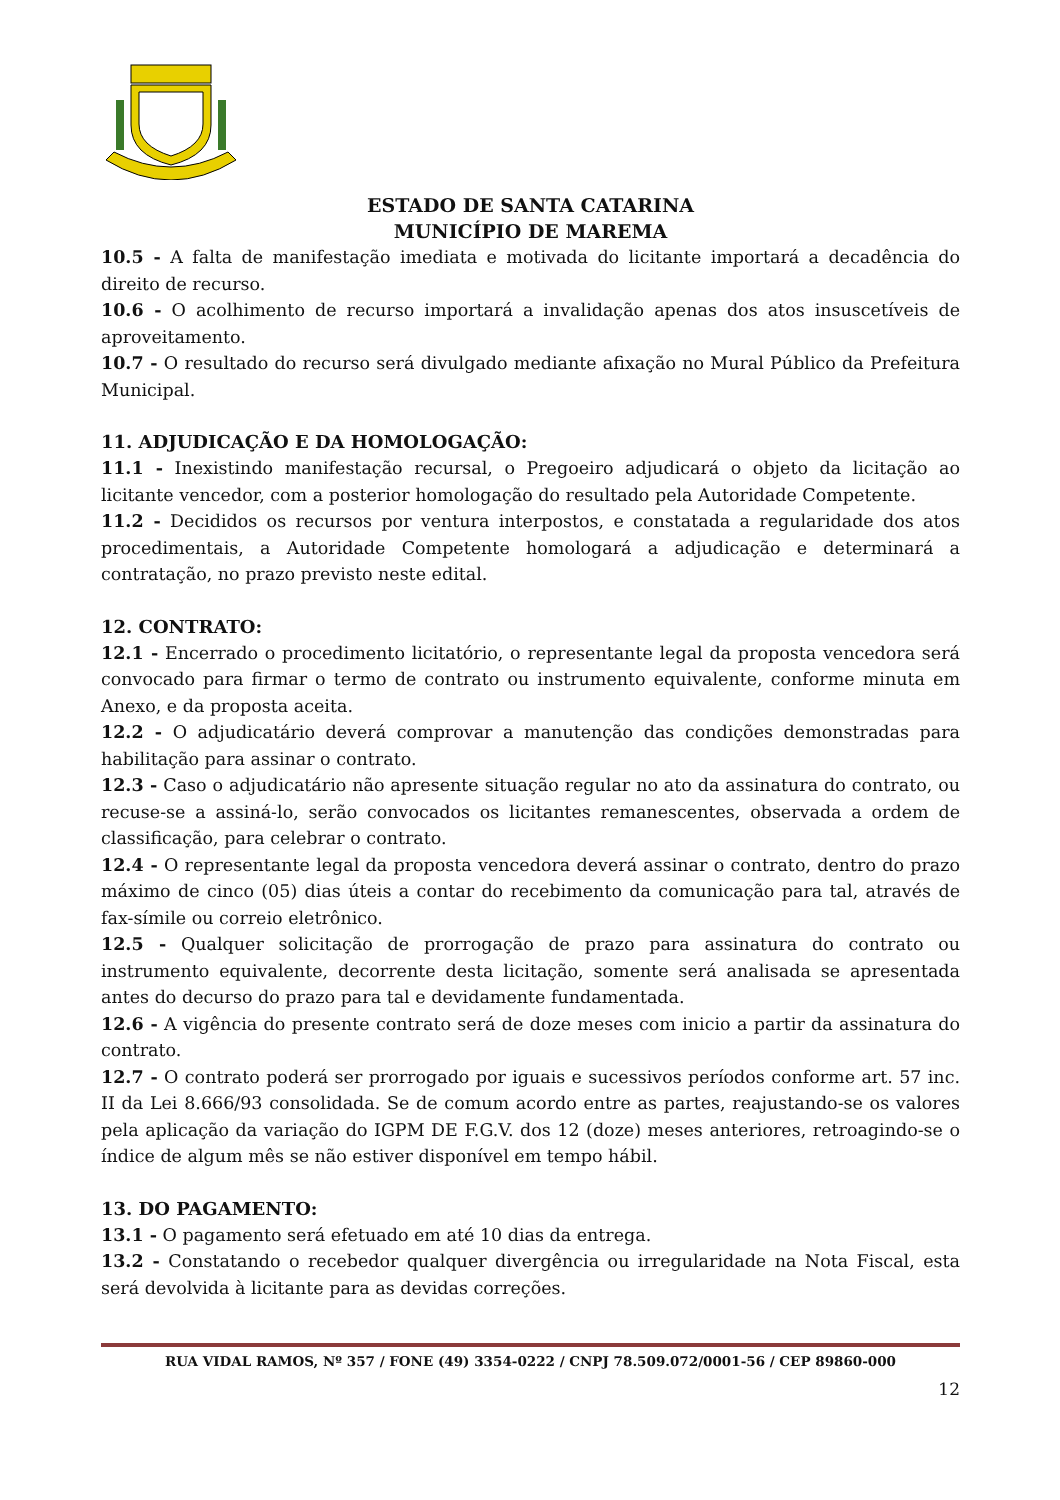ESTADO DE SANTA CATARINA
MUNICÍPIO DE MAREMA
10.5 - A falta de manifestação imediata e motivada do licitante importará a decadência do direito de recurso.
10.6 - O acolhimento de recurso importará a invalidação apenas dos atos insuscetíveis de aproveitamento.
10.7 - O resultado do recurso será divulgado mediante afixação no Mural Público da Prefeitura Municipal.
11. ADJUDICAÇÃO E DA HOMOLOGAÇÃO:
11.1 - Inexistindo manifestação recursal, o Pregoeiro adjudicará o objeto da licitação ao licitante vencedor, com a posterior homologação do resultado pela Autoridade Competente.
11.2 - Decididos os recursos por ventura interpostos, e constatada a regularidade dos atos procedimentais, a Autoridade Competente homologará a adjudicação e determinará a contratação, no prazo previsto neste edital.
12. CONTRATO:
12.1 - Encerrado o procedimento licitatório, o representante legal da proposta vencedora será convocado para firmar o termo de contrato ou instrumento equivalente, conforme minuta em Anexo, e da proposta aceita.
12.2 - O adjudicatário deverá comprovar a manutenção das condições demonstradas para habilitação para assinar o contrato.
12.3 - Caso o adjudicatário não apresente situação regular no ato da assinatura do contrato, ou recuse-se a assiná-lo, serão convocados os licitantes remanescentes, observada a ordem de classificação, para celebrar o contrato.
12.4 - O representante legal da proposta vencedora deverá assinar o contrato, dentro do prazo máximo de cinco (05) dias úteis a contar do recebimento da comunicação para tal, através de fax-símile ou correio eletrônico.
12.5 - Qualquer solicitação de prorrogação de prazo para assinatura do contrato ou instrumento equivalente, decorrente desta licitação, somente será analisada se apresentada antes do decurso do prazo para tal e devidamente fundamentada.
12.6 - A vigência do presente contrato será de doze meses com inicio a partir da assinatura do contrato.
12.7 - O contrato poderá ser prorrogado por iguais e sucessivos períodos conforme art. 57 inc. II da Lei 8.666/93 consolidada. Se de comum acordo entre as partes, reajustando-se os valores pela aplicação da variação do IGPM DE F.G.V. dos 12 (doze) meses anteriores, retroagindo-se o índice de algum mês se não estiver disponível em tempo hábil.
13. DO PAGAMENTO:
13.1 - O pagamento será efetuado em até 10 dias da entrega.
13.2 - Constatando o recebedor qualquer divergência ou irregularidade na Nota Fiscal, esta será devolvida à licitante para as devidas correções.
RUA VIDAL RAMOS, Nº 357 / FONE (49) 3354-0222 / CNPJ 78.509.072/0001-56 / CEP 89860-000
12